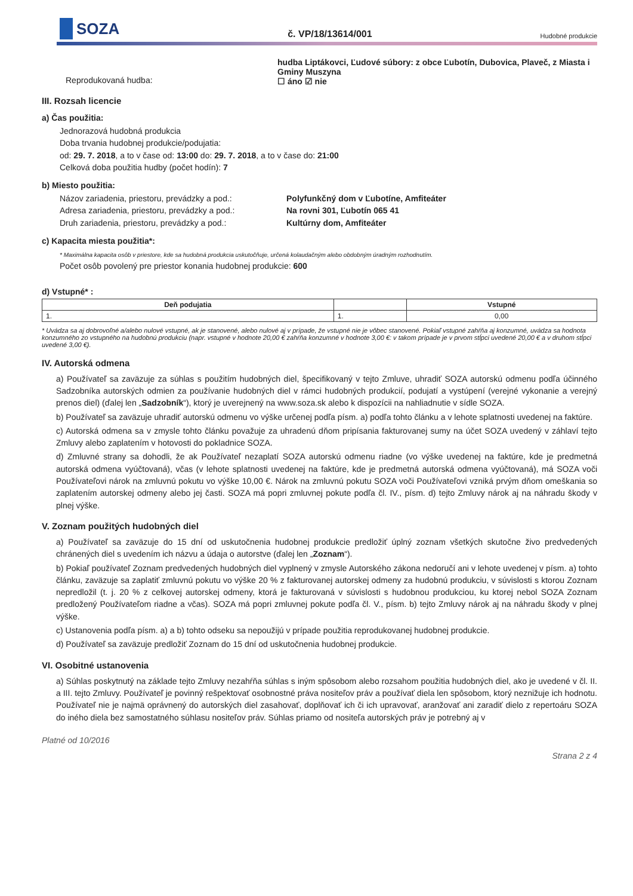SOZA
č. VP/18/13614/001
Hudobné produkcie
Reprodukovaná hudba:
hudba Liptákovci, Ľudové súbory: z obce Ľubotín, Dubovica, Plaveč, z Miasta i Gminy Muszyna
☐ áno ☑ nie
III. Rozsah licencie
a) Čas použitia:
Jednorazová hudobná produkcia
Doba trvania hudobnej produkcie/podujatia:
od: 29. 7. 2018, a to v čase od: 13:00 do: 29. 7. 2018, a to v čase do: 21:00
Celková doba použitia hudby (počet hodín): 7
b) Miesto použitia:
Názov zariadenia, priestoru, prevádzky a pod.:
Adresa zariadenia, priestoru, prevádzky a pod.:
Druh zariadenia, priestoru, prevádzky a pod.:
Polyfunkčný dom v Ľubotíne, Amfiteáter
Na rovni 301, Ľubotín 065 41
Kultúrny dom, Amfiteáter
c) Kapacita miesta použitia*:
* Maximálna kapacita osôb v priestore, kde sa hudobná produkcia uskutočňuje, určená kolaudačným alebo obdobným úradným rozhodnutím.
Počet osôb povolený pre priestor konania hudobnej produkcie: 600
d) Vstupné* :
| Deň podujatia | | Vstupné |
| --- | --- | --- |
| 1. | 1. | 0,00 |
* Uvádza sa aj dobrovoľné a/alebo nulové vstupné, ak je stanovené, alebo nulové aj v prípade, že vstupné nie je vôbec stanovené. Pokiaľ vstupné zahŕňa aj konzumné, uvádza sa hodnota konzumného zo vstupného na hudobnú produkciu (napr. vstupné v hodnote 20,00 € zahŕňa konzumné v hodnote 3,00 €: v takom prípade je v prvom stĺpci uvedené 20,00 € a v druhom stĺpci uvedené 3,00 €).
IV. Autorská odmena
a) Používateľ sa zaväzuje za súhlas s použitím hudobných diel, špecifikovaný v tejto Zmluve, uhradiť SOZA autorskú odmenu podľa účinného Sadzobníka autorských odmien za používanie hudobných diel v rámci hudobných produkcií, podujatí a vystúpení (verejné vykonanie a verejný prenos diel) (ďalej len „Sadzobník“), ktorý je uverejnený na www.soza.sk alebo k dispozícii na nahliadnutie v sídle SOZA.
b) Používateľ sa zaväzuje uhradiť autorskú odmenu vo výške určenej podľa písm. a) podľa tohto článku a v lehote splatnosti uvedenej na faktúre.
c) Autorská odmena sa v zmysle tohto článku považuje za uhradenú dňom pripísania fakturovanej sumy na účet SOZA uvedený v záhlaví tejto Zmluvy alebo zaplatením v hotovosti do pokladnice SOZA.
d) Zmluvné strany sa dohodli, že ak Používateľ nezaplatí SOZA autorskú odmenu riadne (vo výške uvedenej na faktúre, kde je predmetná autorská odmena vyúčtovaná), včas (v lehote splatnosti uvedenej na faktúre, kde je predmetná autorská odmena vyúčtovaná), má SOZA voči Používateľovi nárok na zmluvnú pokutu vo výške 10,00 €. Nárok na zmluvnú pokutu SOZA voči Používateľovi vzniká prvým dňom omeškania so zaplatením autorskej odmeny alebo jej časti. SOZA má popri zmluvnej pokute podľa čl. IV., písm. d) tejto Zmluvy nárok aj na náhradu škody v plnej výške.
V. Zoznam použitých hudobných diel
a) Používateľ sa zaväzuje do 15 dní od uskutočnenia hudobnej produkcie predložiť úplný zoznam všetkých skutočne živo predvedených chránených diel s uvedením ich názvu a údaja o autorstve (ďalej len „Zoznam“).
b) Pokiaľ používateľ Zoznam predvedených hudobných diel vyplnený v zmysle Autorského zákona nedoručí ani v lehote uvedenej v písm. a) tohto článku, zaväzuje sa zaplatiť zmluvnú pokutu vo výške 20 % z fakturovanej autorskej odmeny za hudobnú produkciu, v súvislosti s ktorou Zoznam nepredložil (t. j. 20 % z celkovej autorskej odmeny, ktorá je fakturovaná v súvislosti s hudobnou produkciou, ku ktorej nebol SOZA Zoznam predložený Používateľom riadne a včas). SOZA má popri zmluvnej pokute podľa čl. V., písm. b) tejto Zmluvy nárok aj na náhradu škody v plnej výške.
c) Ustanovenia podľa písm. a) a b) tohto odseku sa nepoužijú v prípade použitia reprodukovanej hudobnej produkcie.
d) Používateľ sa zaväzuje predložiť Zoznam do 15 dní od uskutočnenia hudobnej produkcie.
VI. Osobitné ustanovenia
a) Súhlas poskytnutý na základe tejto Zmluvy nezahŕňa súhlas s iným spôsobom alebo rozsahom použitia hudobných diel, ako je uvedené v čl. II. a III. tejto Zmluvy. Používateľ je povinný rešpektovať osobnostné práva nositeľov práv a používať diela len spôsobom, ktorý neznižuje ich hodnotu. Používateľ nie je najmä oprávnený do autorských diel zasahovať, doplňovať ich či ich upravovať, aranžovať ani zaradiť dielo z repertoáru SOZA do iného diela bez samostatného súhlasu nositeľov práv. Súhlas priamo od nositeľa autorských práv je potrebný aj v
Platné od 10/2016 Strana 2 z 4